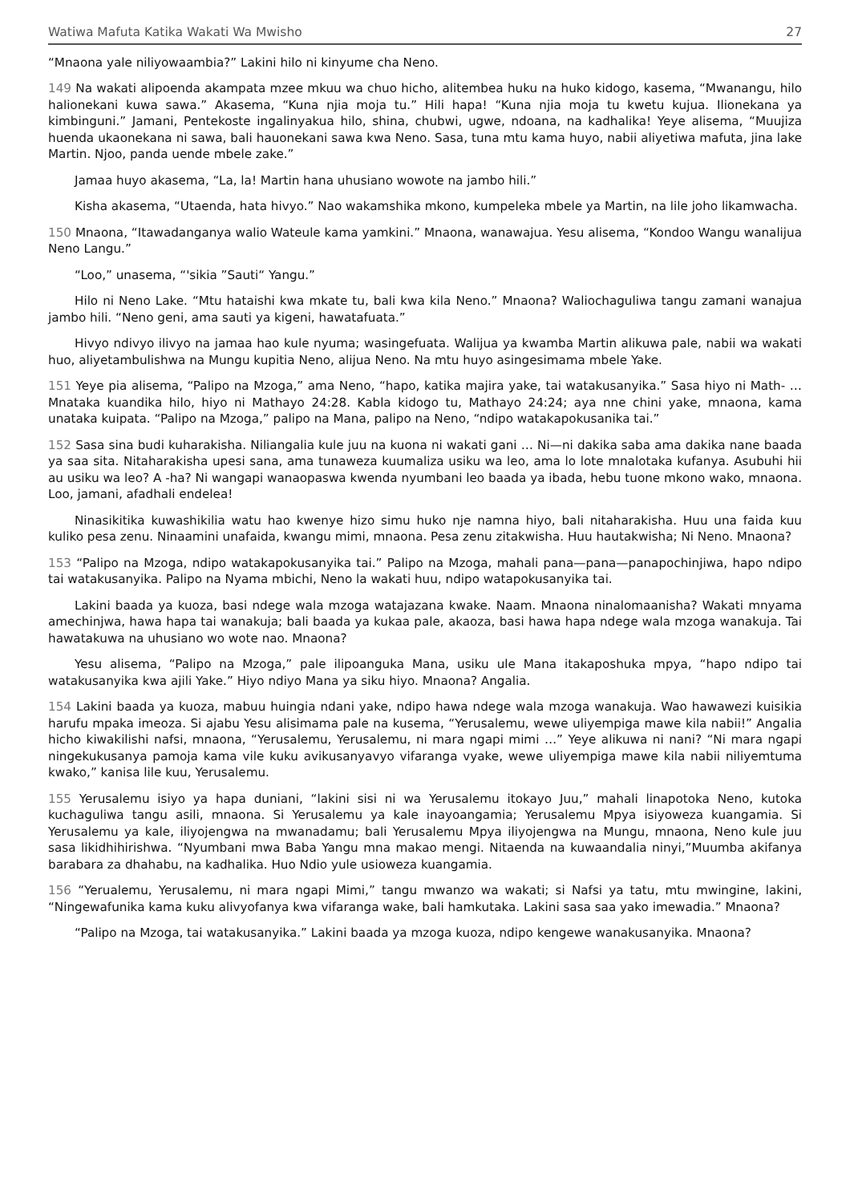Watiwa Mafuta Katika Wakati Wa Mwisho 27
“Mnaona yale niliyowaambia?” Lakini hilo ni kinyume cha Neno.
149 Na wakati alipoenda akampata mzee mkuu wa chuo hicho, alitembea huku na huko kidogo, kasema, “Mwanangu, hilo halionekani kuwa sawa.” Akasema, “Kuna njia moja tu.” Hili hapa! “Kuna njia moja tu kwetu kujua. Ilionekana ya kimbinguni.” Jamani, Pentekoste ingalinyakua hilo, shina, chubwi, ugwe, ndoana, na kadhalika! Yeye alisema, “Muujiza huenda ukaonekana ni sawa, bali hauonekani sawa kwa Neno. Sasa, tuna mtu kama huyo, nabii aliyetiwa mafuta, jina lake Martin. Njoo, panda uende mbele zake.”
Jamaa huyo akasema, “La, la! Martin hana uhusiano wowote na jambo hili.”
Kisha akasema, “Utaenda, hata hivyo.” Nao wakamshika mkono, kumpeleka mbele ya Martin, na lile joho likamwacha.
150 Mnaona, “Itawadanganya walio Wateule kama yamkini.” Mnaona, wanawajua. Yesu alisema, “Kondoo Wangu wanalijua Neno Langu.”
“Loo,” unasema, “'sikia ”Sauti“ Yangu.”
Hilo ni Neno Lake. “Mtu hataishi kwa mkate tu, bali kwa kila Neno.” Mnaona? Waliochaguliwa tangu zamani wanajua jambo hili. “Neno geni, ama sauti ya kigeni, hawatafuata.”
Hivyo ndivyo ilivyo na jamaa hao kule nyuma; wasingefuata. Walijua ya kwamba Martin alikuwa pale, nabii wa wakati huo, aliyetambulishwa na Mungu kupitia Neno, alijua Neno. Na mtu huyo asingesimama mbele Yake.
151 Yeye pia alisema, “Palipo na Mzoga,” ama Neno, “hapo, katika majira yake, tai watakusanyika.” Sasa hiyo ni Math- … Mnataka kuandika hilo, hiyo ni Mathayo 24:28. Kabla kidogo tu, Mathayo 24:24; aya nne chini yake, mnaona, kama unataka kuipata. “Palipo na Mzoga,” palipo na Mana, palipo na Neno, “ndipo watakapokusanika tai.”
152 Sasa sina budi kuharakisha. Niliangalia kule juu na kuona ni wakati gani … Ni—ni dakika saba ama dakika nane baada ya saa sita. Nitaharakisha upesi sana, ama tunaweza kuumaliza usiku wa leo, ama lo lote mnalotaka kufanya. Asubuhi hii au usiku wa leo? A -ha? Ni wangapi wanaopaswa kwenda nyumbani leo baada ya ibada, hebu tuone mkono wako, mnaona. Loo, jamani, afadhali endelea!
Ninasikitika kuwashikilia watu hao kwenye hizo simu huko nje namna hiyo, bali nitaharakisha. Huu una faida kuu kuliko pesa zenu. Ninaamini unafaida, kwangu mimi, mnaona. Pesa zenu zitakwisha. Huu hautakwisha; Ni Neno. Mnaona?
153 “Palipo na Mzoga, ndipo watakapokusanyika tai.” Palipo na Mzoga, mahali pana—pana—panapochinjiwa, hapo ndipo tai watakusanyika. Palipo na Nyama mbichi, Neno la wakati huu, ndipo watapokusanyika tai.
Lakini baada ya kuoza, basi ndege wala mzoga watajazana kwake. Naam. Mnaona ninalomaanisha? Wakati mnyama amechinjwa, hawa hapa tai wanakuja; bali baada ya kukaa pale, akaoza, basi hawa hapa ndege wala mzoga wanakuja. Tai hawatakuwa na uhusiano wo wote nao. Mnaona?
Yesu alisema, “Palipo na Mzoga,” pale ilipoanguka Mana, usiku ule Mana itakaposhuka mpya, “hapo ndipo tai watakusanyika kwa ajili Yake.” Hiyo ndiyo Mana ya siku hiyo. Mnaona? Angalia.
154 Lakini baada ya kuoza, mabuu huingia ndani yake, ndipo hawa ndege wala mzoga wanakuja. Wao hawawezi kuisikia harufu mpaka imeoza. Si ajabu Yesu alisimama pale na kusema, “Yerusalemu, wewe uliyempiga mawe kila nabii!” Angalia hicho kiwakilishi nafsi, mnaona, “Yerusalemu, Yerusalemu, ni mara ngapi mimi …” Yeye alikuwa ni nani? “Ni mara ngapi ningekukusanya pamoja kama vile kuku avikusanyavyo vifaranga vyake, wewe uliyempiga mawe kila nabii niliyemtuma kwako,” kanisa lile kuu, Yerusalemu.
155 Yerusalemu isiyo ya hapa duniani, “lakini sisi ni wa Yerusalemu itokayo Juu,” mahali linapotoka Neno, kutoka kuchaguliwa tangu asili, mnaona. Si Yerusalemu ya kale inayoangamia; Yerusalemu Mpya isiyoweza kuangamia. Si Yerusalemu ya kale, iliyojengwa na mwanadamu; bali Yerusalemu Mpya iliyojengwa na Mungu, mnaona, Neno kule juu sasa likidhihirishwa. “Nyumbani mwa Baba Yangu mna makao mengi. Nitaenda na kuwaandalia ninyi,”Muumba akifanya barabara za dhahabu, na kadhalika. Huo Ndio yule usioweza kuangamia.
156 “Yerualemu, Yerusalemu, ni mara ngapi Mimi,” tangu mwanzo wa wakati; si Nafsi ya tatu, mtu mwingine, lakini, “Ningewafunika kama kuku alivyofanya kwa vifaranga wake, bali hamkutaka. Lakini sasa saa yako imewadia.” Mnaona?
“Palipo na Mzoga, tai watakusanyika.” Lakini baada ya mzoga kuoza, ndipo kengewe wanakusanyika. Mnaona?